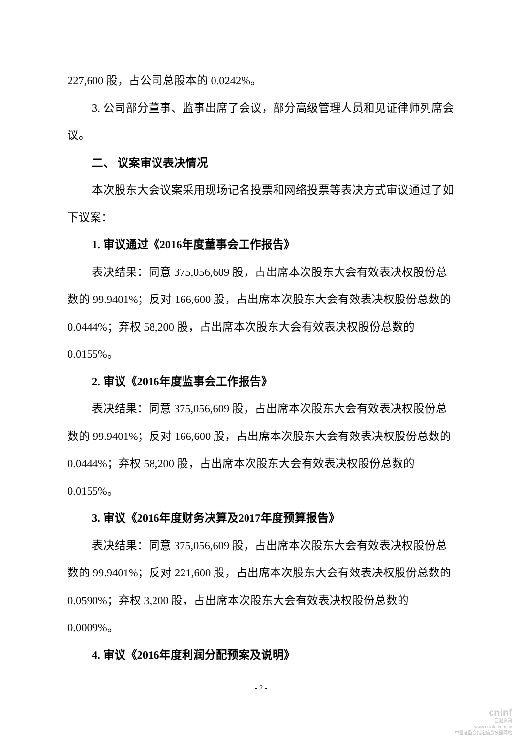227,600 股，占公司总股本的 0.0242%。
3. 公司部分董事、监事出席了会议，部分高级管理人员和见证律师列席会议。
二、 议案审议表决情况
本次股东大会议案采用现场记名投票和网络投票等表决方式审议通过了如下议案：
1. 审议通过《2016年度董事会工作报告》
表决结果：同意 375,056,609 股，占出席本次股东大会有效表决权股份总数的 99.9401%；反对 166,600 股，占出席本次股东大会有效表决权股份总数的 0.0444%；弃权 58,200 股，占出席本次股东大会有效表决权股份总数的 0.0155%。
2. 审议《2016年度监事会工作报告》
表决结果：同意 375,056,609 股，占出席本次股东大会有效表决权股份总数的 99.9401%；反对 166,600 股，占出席本次股东大会有效表决权股份总数的 0.0444%；弃权 58,200 股，占出席本次股东大会有效表决权股份总数的 0.0155%。
3. 审议《2016年度财务决算及2017年度预算报告》
表决结果：同意 375,056,609 股，占出席本次股东大会有效表决权股份总数的 99.9401%；反对 221,600 股，占出席本次股东大会有效表决权股份总数的 0.0590%；弃权 3,200 股，占出席本次股东大会有效表决权股份总数的 0.0009%。
4. 审议《2016年度利润分配预案及说明》
- 2 -
cninf
巨潮资讯
www.cninfo.com.cn
中国证监会指定信息披露网站